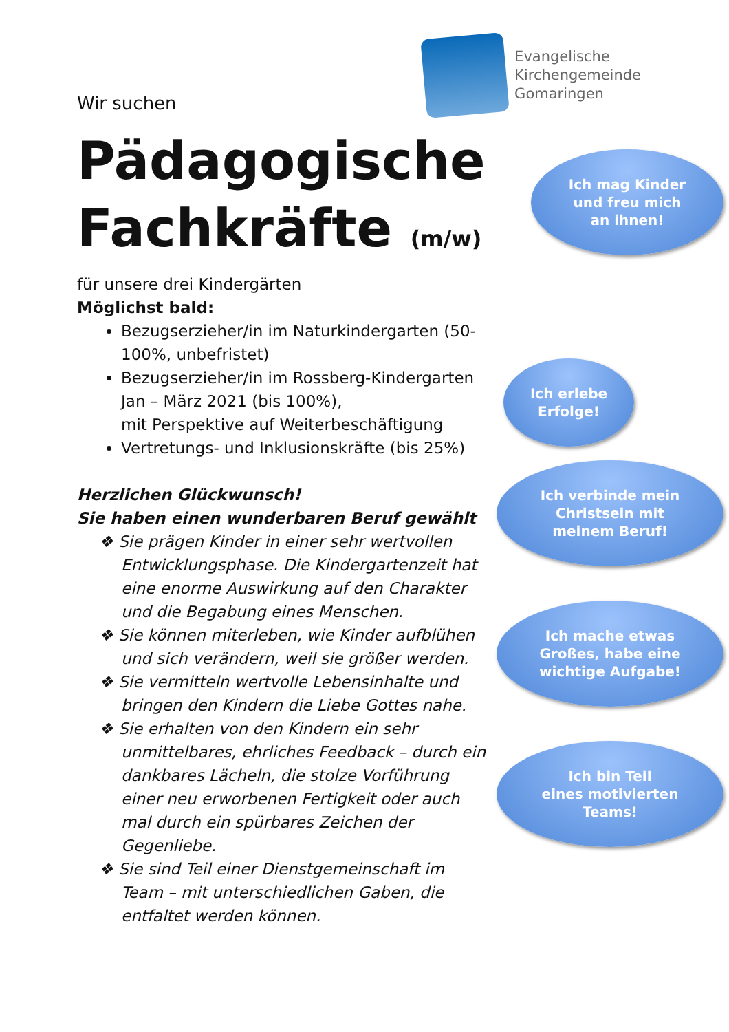Wir suchen
Evangelische
Kirchengemeinde
Gomaringen
Pädagogische
Fachkräfte (m/w)
für unsere drei Kindergärten
Möglichst bald:
Bezugserzieher/in im Naturkindergarten (50-100%, unbefristet)
Bezugserzieher/in im Rossberg-Kindergarten Jan – März 2021 (bis 100%),
mit Perspektive auf Weiterbeschäftigung
Vertretungs- und Inklusionskräfte (bis 25%)
Herzlichen Glückwunsch!
Sie haben einen wunderbaren Beruf gewählt
❖ Sie prägen Kinder in einer sehr wertvollen Entwicklungsphase. Die Kindergartenzeit hat eine enorme Auswirkung auf den Charakter und die Begabung eines Menschen.
❖ Sie können miterleben, wie Kinder aufblühen und sich verändern, weil sie größer werden.
❖ Sie vermitteln wertvolle Lebensinhalte und bringen den Kindern die Liebe Gottes nahe.
❖ Sie erhalten von den Kindern ein sehr unmittelbares, ehrliches Feedback – durch ein dankbares Lächeln, die stolze Vorführung einer neu erworbenen Fertigkeit oder auch mal durch ein spürbares Zeichen der Gegenliebe.
❖ Sie sind Teil einer Dienstgemeinschaft im Team – mit unterschiedlichen Gaben, die entfaltet werden können.
Ich mag Kinder
und freu mich
an ihnen!
Ich erlebe
Erfolge!
Ich verbinde mein
Christsein mit
meinem Beruf!
Ich mache etwas
Großes, habe eine
wichtige Aufgabe!
Ich bin Teil
eines motivierten
Teams!